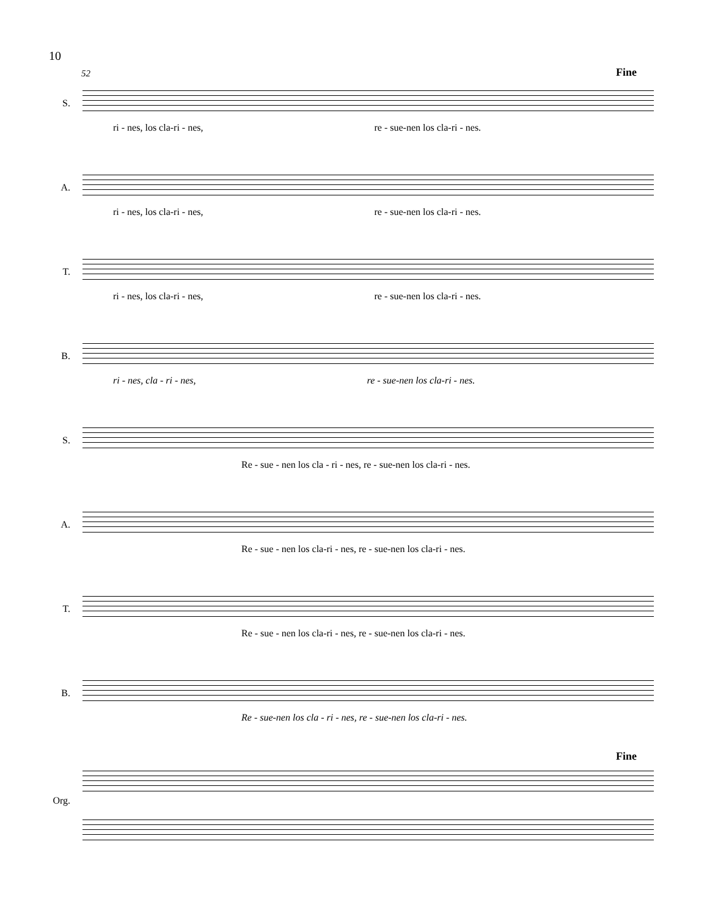10
52 Fine
S.
ri - nes, los cla-ri - nes, re - sue-nen los cla-ri - nes.
A.
ri - nes, los cla-ri - nes, re - sue-nen los cla-ri - nes.
T.
ri - nes, los cla-ri - nes, re - sue-nen los cla-ri - nes.
B.
ri - nes, cla - ri - nes, re - sue-nen los cla-ri - nes.
S.
Re - sue - nen los cla - ri - nes, re - sue-nen los cla-ri - nes.
A.
Re - sue - nen los cla-ri - nes, re - sue-nen los cla-ri - nes.
T.
Re - sue - nen los cla-ri - nes, re - sue-nen los cla-ri - nes.
B.
Re - sue-nen los cla - ri - nes, re - sue-nen los cla-ri - nes.
Fine
Org.